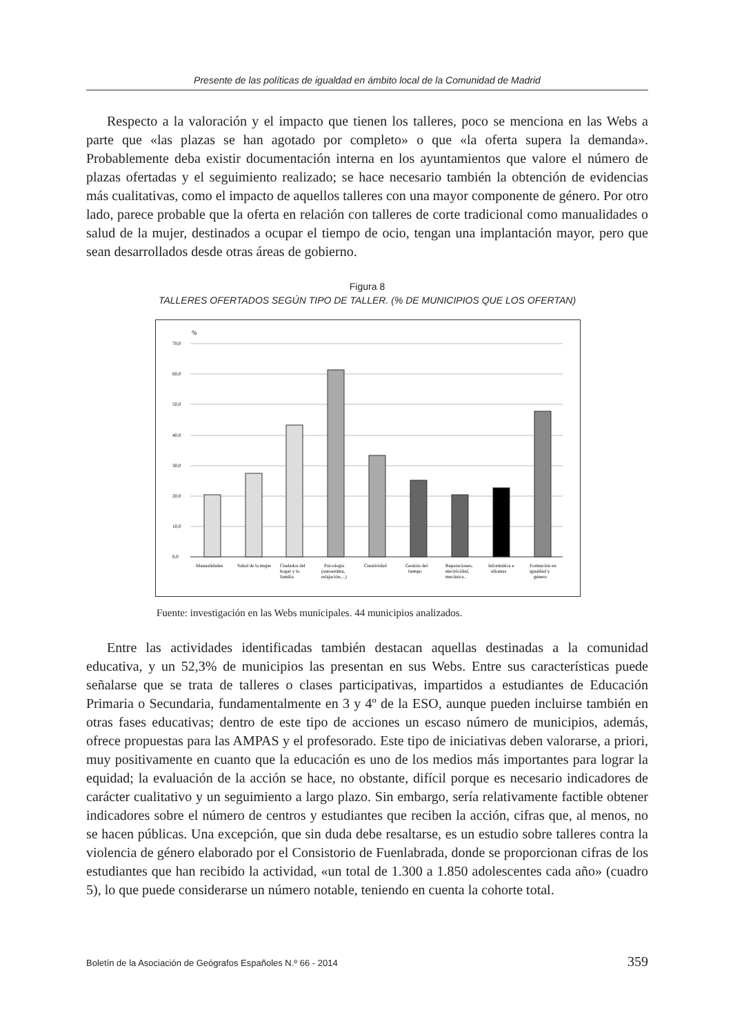Presente de las políticas de igualdad en ámbito local de la Comunidad de Madrid
Respecto a la valoración y el impacto que tienen los talleres, poco se menciona en las Webs a parte que «las plazas se han agotado por completo» o que «la oferta supera la demanda». Probablemente deba existir documentación interna en los ayuntamientos que valore el número de plazas ofertadas y el seguimiento realizado; se hace necesario también la obtención de evidencias más cualitativas, como el impacto de aquellos talleres con una mayor componente de género. Por otro lado, parece probable que la oferta en relación con talleres de corte tradicional como manualidades o salud de la mujer, destinados a ocupar el tiempo de ocio, tengan una implantación mayor, pero que sean desarrollados desde otras áreas de gobierno.
Figura 8
TALLERES OFERTADOS SEGÚN TIPO DE TALLER. (% DE MUNICIPIOS QUE LOS OFERTAN)
%
70,0
60,0
50,0
40,0
30,0
20,0
10,0
0,0
Manualidades
Salud de la mujer
Ciudados del
hogar y la
familia
Psicología
(autoestima,
relajación,...)
Creatividad
Gestión del
tiempo
Reparaciones,
electricidad,
mecánica..
Informática e
idiomas
Formación en
igualdad y
género
Fuente: investigación en las Webs municipales. 44 municipios analizados.
Entre las actividades identificadas también destacan aquellas destinadas a la comunidad educativa, y un 52,3% de municipios las presentan en sus Webs. Entre sus características puede señalarse que se trata de talleres o clases participativas, impartidos a estudiantes de Educación Primaria o Secundaria, fundamentalmente en 3 y 4º de la ESO, aunque pueden incluirse también en otras fases educativas; dentro de este tipo de acciones un escaso número de municipios, además, ofrece propuestas para las AMPAS y el profesorado. Este tipo de iniciativas deben valorarse, a priori, muy positivamente en cuanto que la educación es uno de los medios más importantes para lograr la equidad; la evaluación de la acción se hace, no obstante, difícil porque es necesario indicadores de carácter cualitativo y un seguimiento a largo plazo. Sin embargo, sería relativamente factible obtener indicadores sobre el número de centros y estudiantes que reciben la acción, cifras que, al menos, no se hacen públicas. Una excepción, que sin duda debe resaltarse, es un estudio sobre talleres contra la violencia de género elaborado por el Consistorio de Fuenlabrada, donde se proporcionan cifras de los estudiantes que han recibido la actividad, «un total de 1.300 a 1.850 adolescentes cada año» (cuadro 5), lo que puede considerarse un número notable, teniendo en cuenta la cohorte total.
Boletín de la Asociación de Geógrafos Españoles N.º 66 - 2014 359